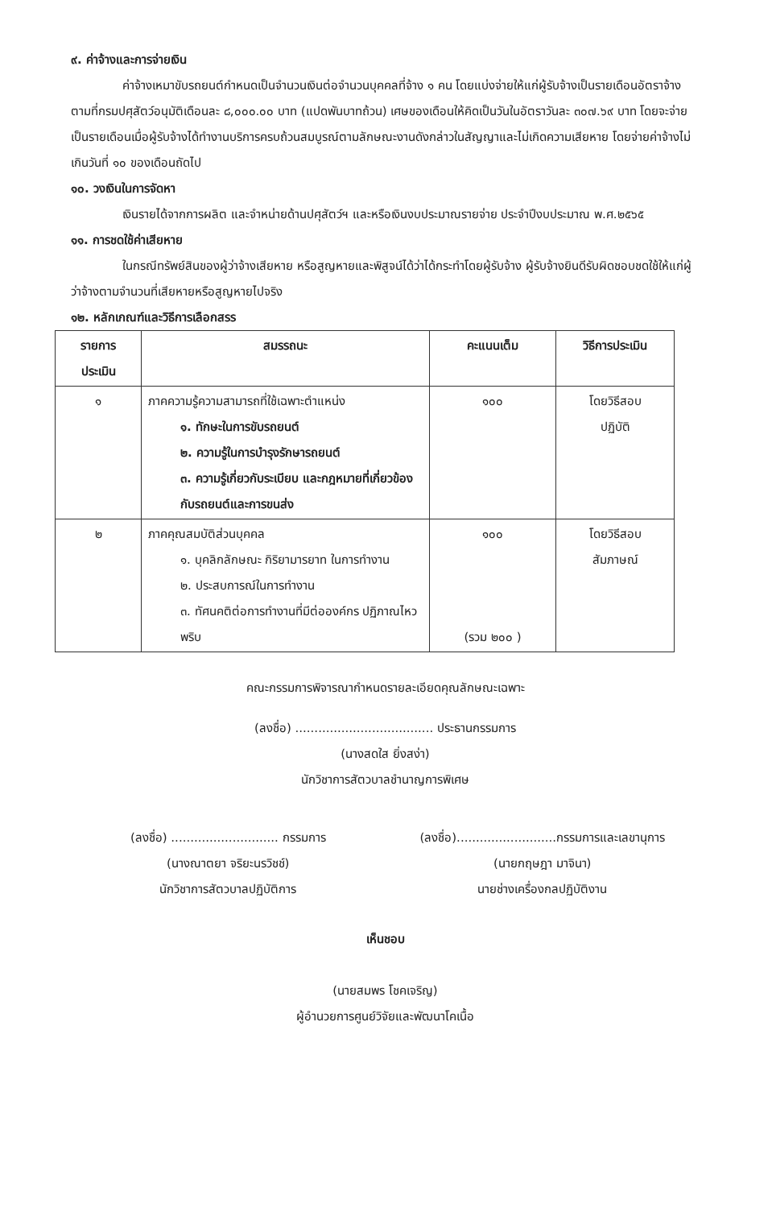๙. ค่าจ้างและการจ่ายเงิน
ค่าจ้างเหมาขับรถยนต์กำหนดเป็นจำนวนเงินต่อจำนวนบุคคลที่จ้าง ๑ คน โดยแบ่งจ่ายให้แก่ผู้รับจ้างเป็นรายเดือนอัตราจ้างตามที่กรมปศุสัตว์อนุมัติเดือนละ ๘,๐๐๐.๐๐ บาท (แปดพันบาทถ้วน) เศษของเดือนให้คิดเป็นวันในอัตราวันละ ๓๐๗.๖๙ บาท โดยจะจ่ายเป็นรายเดือนเมื่อผู้รับจ้างได้ทำงานบริการครบถ้วนสมบูรณ์ตามลักษณะงานดังกล่าวในสัญญาและไม่เกิดความเสียหาย โดยจ่ายค่าจ้างไม่เกินวันที่ ๑๐ ของเดือนถัดไป
๑๐. วงเงินในการจัดหา
เงินรายได้จากการผลิต และจำหน่ายด้านปศุสัตว์ฯ และหรือเงินงบประมาณรายจ่าย ประจำปีงบประมาณ พ.ศ.๒๕๖๕
๑๑. การชดใช้ค่าเสียหาย
ในกรณีทรัพย์สินของผู้ว่าจ้างเสียหาย หรือสูญหายและพิสูจน์ได้ว่าได้กระทำโดยผู้รับจ้าง ผู้รับจ้างยินดีรับผิดชอบชดใช้ให้แก่ผู้ว่าจ้างตามจำนวนที่เสียหายหรือสูญหายไปจริง
๑๒. หลักเกณฑ์และวิธีการเลือกสรร
| รายการ ประเมิน | สมรรถนะ | คะแนนเต็ม | วิธีการประเมิน |
| --- | --- | --- | --- |
| ๑ | ภาคความรู้ความสามารถที่ใช้เฉพาะตำแหน่ง ๑. ทักษะในการขับรถยนต์ ๒. ความรู้ในการบำรุงรักษารถยนต์ ๓. ความรู้เกี่ยวกับระเบียบ และกฎหมายที่เกี่ยวข้องกับรถยนต์และการขนส่ง | ๑๐๐ | โดยวิธีสอบ ปฏิบัติ |
| ๒ | ภาคคุณสมบัติส่วนบุคคล ๑. บุคลิกลักษณะ กิริยามารยาท ในการทำงาน ๒. ประสบการณ์ในการทำงาน ๓. ทัศนคติต่อการทำงานที่มีต่อองค์กร ปฏิภาณไหวพริบ | ๑๐๐ (รวม ๒๐๐ ) | โดยวิธีสอบ สัมภาษณ์ |
คณะกรรมการพิจารณากำหนดรายละเอียดคุณลักษณะเฉพาะ
(ลงชื่อ) .................................... ประธานกรรมการ
(นางสดใส ยิ่งสง่า)
นักวิชาการสัตวบาลชำนาญการพิเศษ
(ลงชื่อ) ............................ กรรมการ
(นางณาตยา จริยะนรวิชช์)
นักวิชาการสัตวบาลปฏิบัติการ
(ลงชื่อ)..........................กรรมการและเลขานุการ
(นายกฤษฎา มาจินา)
นายช่างเครื่องกลปฏิบัติงาน
เห็นชอบ
(นายสมพร โชคเจริญ)
ผู้อำนวยการศูนย์วิจัยและพัฒนาโคเนื้อ